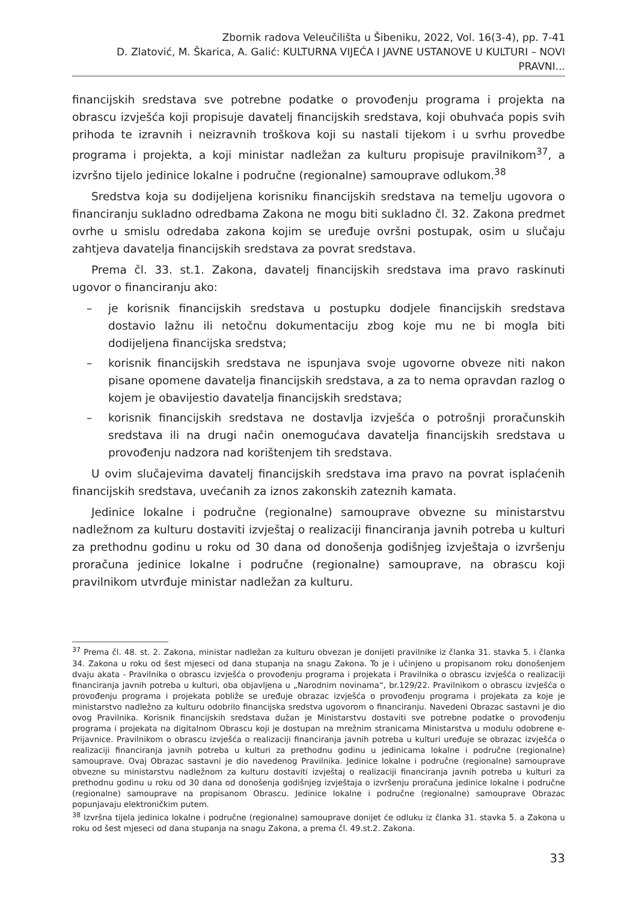Zbornik radova Veleučilišta u Šibeniku, 2022, Vol. 16(3-4), pp. 7-41
D. Zlatović, M. Škarica, A. Galić: KULTURNA VIJEĆA I JAVNE USTANOVE U KULTURI – NOVI PRAVNI...
financijskih sredstava sve potrebne podatke o provođenju programa i projekta na obrascu izvješća koji propisuje davatelj financijskih sredstava, koji obuhvaća popis svih prihoda te izravnih i neizravnih troškova koji su nastali tijekom i u svrhu provedbe programa i projekta, a koji ministar nadležan za kulturu propisuje pravilnikom<sup>37</sup>, a izvršno tijelo jedinice lokalne i područne (regionalne) samouprave odlukom.<sup>38</sup>
Sredstva koja su dodijeljena korisniku financijskih sredstava na temelju ugovora o financiranju sukladno odredbama Zakona ne mogu biti sukladno čl. 32. Zakona predmet ovrhe u smislu odredaba zakona kojim se uređuje ovršni postupak, osim u slučaju zahtjeva davatelja financijskih sredstava za povrat sredstava.
Prema čl. 33. st.1. Zakona, davatelj financijskih sredstava ima pravo raskinuti ugovor o financiranju ako:
– je korisnik financijskih sredstava u postupku dodjele financijskih sredstava dostavio lažnu ili netočnu dokumentaciju zbog koje mu ne bi mogla biti dodijeljena financijska sredstva;
– korisnik financijskih sredstava ne ispunjava svoje ugovorne obveze niti nakon pisane opomene davatelja financijskih sredstava, a za to nema opravdan razlog o kojem je obavijestio davatelja financijskih sredstava;
– korisnik financijskih sredstava ne dostavlja izvješća o potrošnji proračunskih sredstava ili na drugi način onemogućava davatelja financijskih sredstava u provođenju nadzora nad korištenjem tih sredstava.
U ovim slučajevima davatelj financijskih sredstava ima pravo na povrat isplaćenih financijskih sredstava, uvećanih za iznos zakonskih zateznih kamata.
Jedinice lokalne i područne (regionalne) samouprave obvezne su ministarstvu nadležnom za kulturu dostaviti izvještaj o realizaciji financiranja javnih potreba u kulturi za prethodnu godinu u roku od 30 dana od donošenja godišnjeg izvještaja o izvršenju proračuna jedinice lokalne i područne (regionalne) samouprave, na obrascu koji pravilnikom utvrđuje ministar nadležan za kulturu.
<sup>37</sup> Prema čl. 48. st. 2. Zakona, ministar nadležan za kulturu obvezan je donijeti pravilnike iz članka 31. stavka 5. i članka 34. Zakona u roku od šest mjeseci od dana stupanja na snagu Zakona. To je i učinjeno u propisanom roku donošenjem dvaju akata - Pravilnika o obrascu izvješća o provođenju programa i projekata i Pravilnika o obrascu izvješća o realizaciji financiranja javnih potreba u kulturi, oba objavljena u „Narodnim novinama“, br.129/22. Pravilnikom o obrascu izvješća o provođenju programa i projekata pobliže se uređuje obrazac izvješća o provođenju programa i projekata za koje je ministarstvo nadležno za kulturu odobrilo financijska sredstva ugovorom o financiranju. Navedeni Obrazac sastavni je dio ovog Pravilnika. Korisnik financijskih sredstava dužan je Ministarstvu dostaviti sve potrebne podatke o provođenju programa i projekata na digitalnom Obrascu koji je dostupan na mrežnim stranicama Ministarstva u modulu odobrene e-Prijavnice. Pravilnikom o obrascu izvješća o realizaciji financiranja javnih potreba u kulturi uređuje se obrazac izvješća o realizaciji financiranja javnih potreba u kulturi za prethodnu godinu u jedinicama lokalne i područne (regionalne) samouprave. Ovaj Obrazac sastavni je dio navedenog Pravilnika. Jedinice lokalne i područne (regionalne) samouprave obvezne su ministarstvu nadležnom za kulturu dostaviti izvještaj o realizaciji financiranja javnih potreba u kulturi za prethodnu godinu u roku od 30 dana od donošenja godišnjeg izvještaja o izvršenju proračuna jedinice lokalne i područne (regionalne) samouprave na propisanom Obrascu. Jedinice lokalne i područne (regionalne) samouprave Obrazac popunjavaju elektroničkim putem.
<sup>38</sup> Izvršna tijela jedinica lokalne i područne (regionalne) samouprave donijet će odluku iz članka 31. stavka 5. a Zakona u roku od šest mjeseci od dana stupanja na snagu Zakona, a prema čl. 49.st.2. Zakona.
33